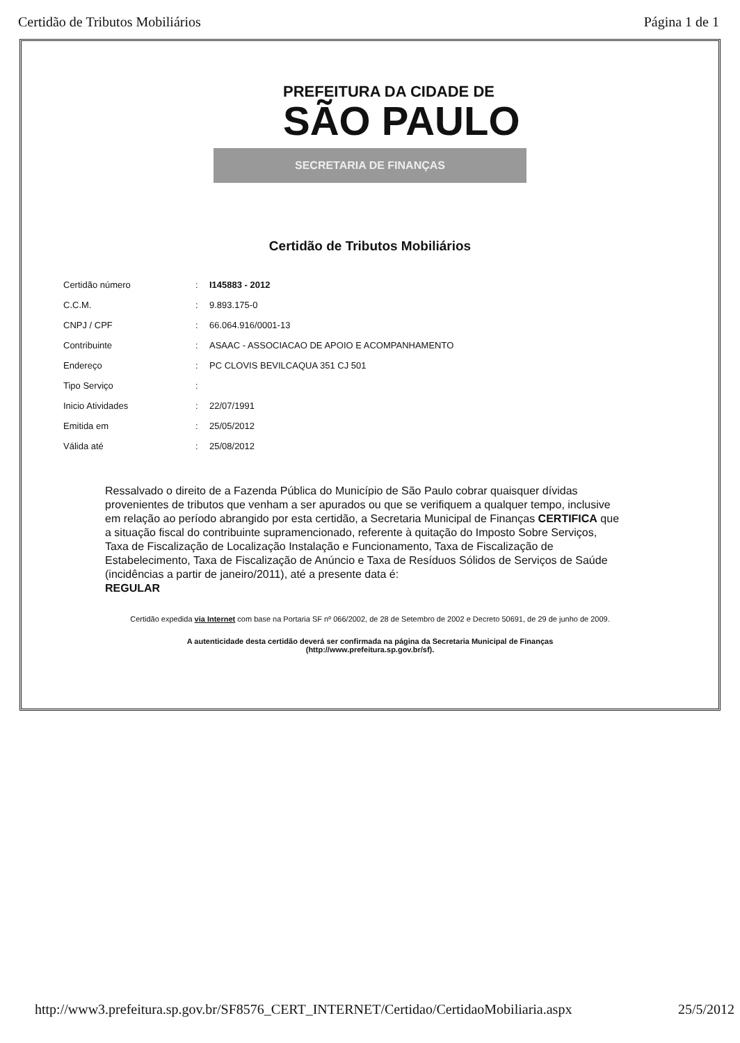Certidão de Tributos Mobiliários Página 1 de 1
PREFEITURA DA CIDADE DE
SÃO PAULO
SECRETARIA DE FINANÇAS
Certidão de Tributos Mobiliários
| Certidão número | : | I145883 - 2012 |
| C.C.M. | : | 9.893.175-0 |
| CNPJ / CPF | : | 66.064.916/0001-13 |
| Contribuinte | : | ASAAC - ASSOCIACAO DE APOIO E ACOMPANHAMENTO |
| Endereço | : | PC CLOVIS BEVILCAQUA 351 CJ 501 |
| Tipo Serviço | : | |
| Inicio Atividades | : | 22/07/1991 |
| Emitida em | : | 25/05/2012 |
| Válida até | : | 25/08/2012 |
Ressalvado o direito de a Fazenda Pública do Município de São Paulo cobrar quaisquer dívidas provenientes de tributos que venham a ser apurados ou que se verifiquem a qualquer tempo, inclusive em relação ao período abrangido por esta certidão, a Secretaria Municipal de Finanças CERTIFICA que a situação fiscal do contribuinte supramencionado, referente à quitação do Imposto Sobre Serviços, Taxa de Fiscalização de Localização Instalação e Funcionamento, Taxa de Fiscalização de Estabelecimento, Taxa de Fiscalização de Anúncio e Taxa de Resíduos Sólidos de Serviços de Saúde (incidências a partir de janeiro/2011), até a presente data é:
REGULAR
Certidão expedida via Internet com base na Portaria SF nº 066/2002, de 28 de Setembro de 2002 e Decreto 50691, de 29 de junho de 2009.
A autenticidade desta certidão deverá ser confirmada na página da Secretaria Municipal de Finanças
(http://www.prefeitura.sp.gov.br/sf).
http://www3.prefeitura.sp.gov.br/SF8576_CERT_INTERNET/Certidao/CertidaoMobiliaria.aspx 25/5/2012